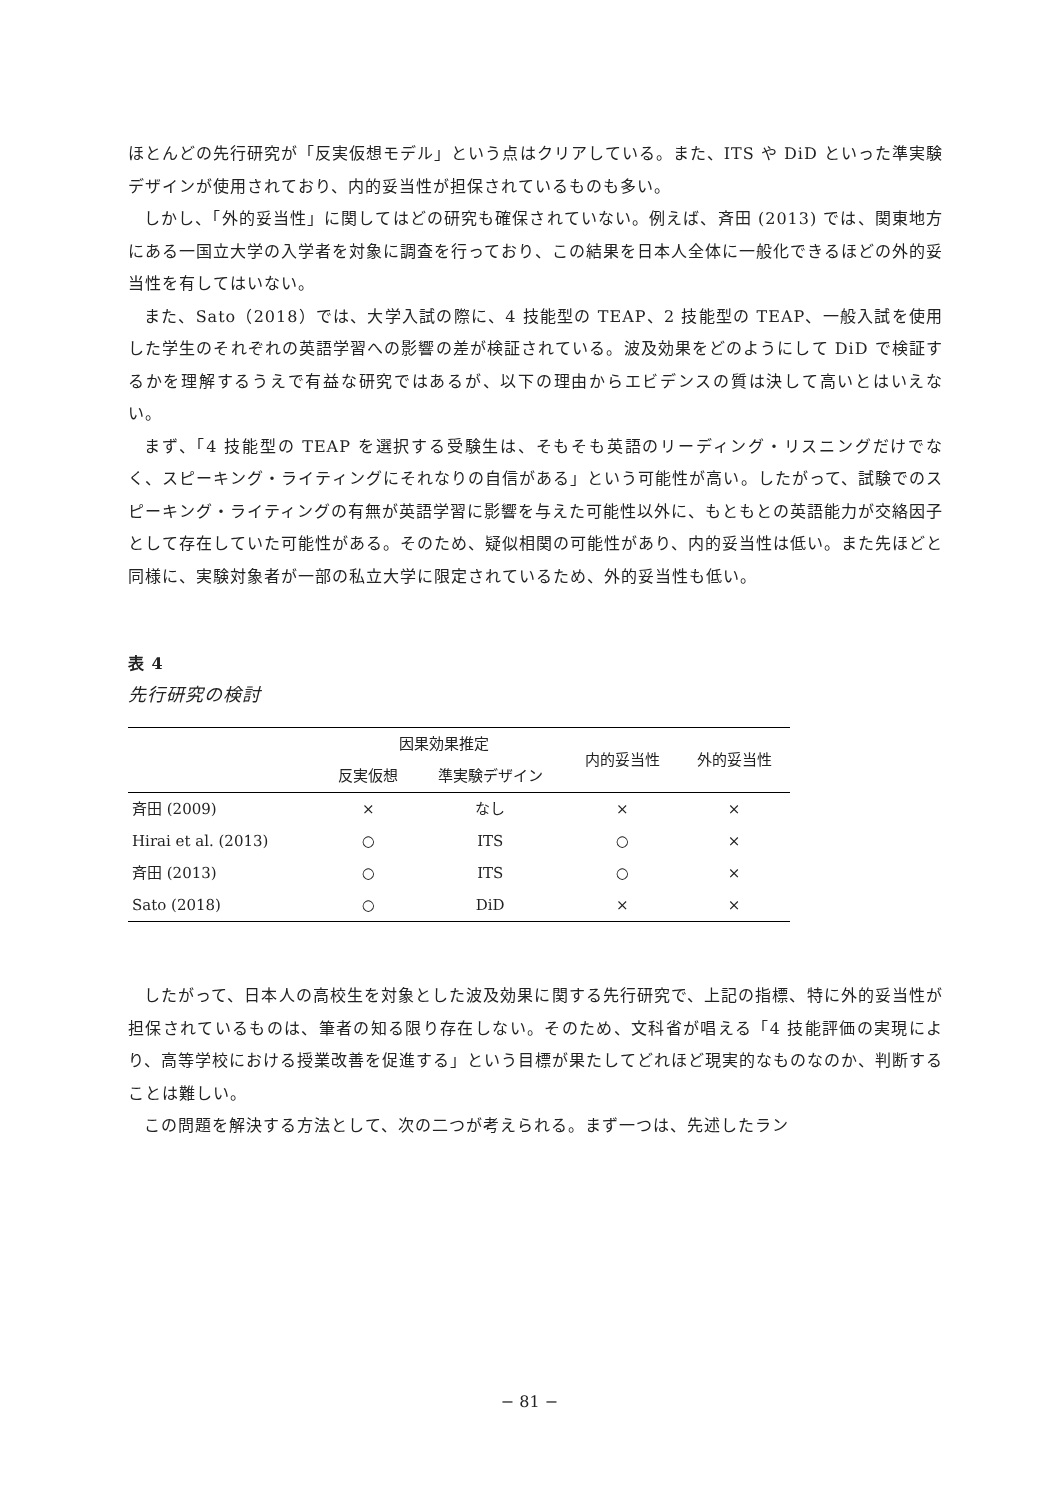ほとんどの先行研究が「反実仮想モデル」という点はクリアしている。また、ITS や DiD といった準実験デザインが使用されており、内的妥当性が担保されているものも多い。
しかし、「外的妥当性」に関してはどの研究も確保されていない。例えば、斉田 (2013) では、関東地方にある一国立大学の入学者を対象に調査を行っており、この結果を日本人全体に一般化できるほどの外的妥当性を有してはいない。
また、Sato（2018）では、大学入試の際に、4 技能型の TEAP、2 技能型の TEAP、一般入試を使用した学生のそれぞれの英語学習への影響の差が検証されている。波及効果をどのようにして DiD で検証するかを理解するうえで有益な研究ではあるが、以下の理由からエビデンスの質は決して高いとはいえない。
まず、「4 技能型の TEAP を選択する受験生は、そもそも英語のリーディング・リスニングだけでなく、スピーキング・ライティングにそれなりの自信がある」という可能性が高い。したがって、試験でのスピーキング・ライティングの有無が英語学習に影響を与えた可能性以外に、もともとの英語能力が交絡因子として存在していた可能性がある。そのため、疑似相関の可能性があり、内的妥当性は低い。また先ほどと同様に、実験対象者が一部の私立大学に限定されているため、外的妥当性も低い。
表 4
先行研究の検討
| | 因果効果推定 | | 内的妥当性 | 外的妥当性 |
| --- | --- | --- | --- | --- |
| | 反実仮想 | 準実験デザイン | | |
| 斉田 (2009) | × | なし | × | × |
| Hirai et al. (2013) | ○ | ITS | ○ | × |
| 斉田 (2013) | ○ | ITS | ○ | × |
| Sato (2018) | ○ | DiD | × | × |
したがって、日本人の高校生を対象とした波及効果に関する先行研究で、上記の指標、特に外的妥当性が担保されているものは、筆者の知る限り存在しない。そのため、文科省が唱える「4 技能評価の実現により、高等学校における授業改善を促進する」という目標が果たしてどれほど現実的なものなのか、判断することは難しい。
この問題を解決する方法として、次の二つが考えられる。まず一つは、先述したラン
− 81 −